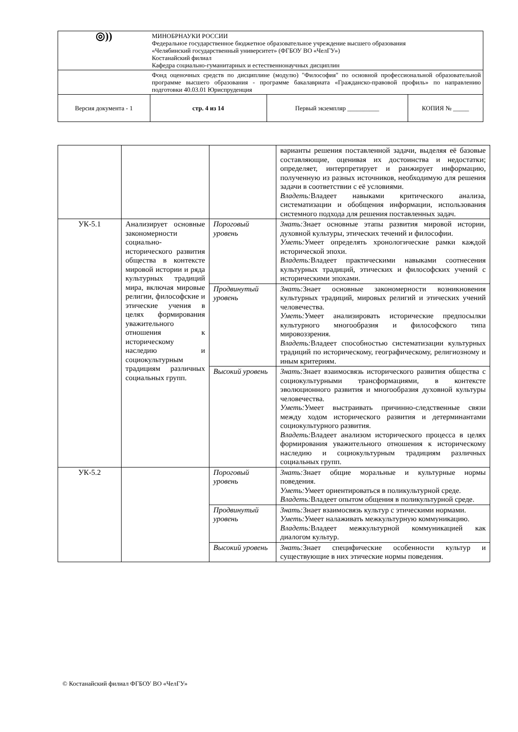| ◎)) | МИНОБРНАУКИ РОССИИ Федеральное государственное бюджетное образовательное учреждение высшего образования «Челябинский государственный университет» (ФГБОУ ВО «ЧелГУ») Костанайский филиал Кафедра социально-гуманитарных и естественнонаучных дисциплин | | |
| | Фонд оценочных средств по дисциплине (модулю) "Философия" по основной профессиональной образовательной программе высшего образования - программе бакалавриата «Гражданско-правовой профиль» по направлению подготовки 40.03.01 Юриспруденция | | |
| Версия документа - 1 | стр. 4 из 14 | Первый экземпляр __________ | КОПИЯ № _____ |
| | | | варианты решения поставленной задачи, выделяя её базовые составляющие, оценивая их достоинства и недостатки; определяет, интерпретирует и ранжирует информацию, полученную из разных источников, необходимую для решения задачи в соответствии с её условиями. Владеть: Владеет навыками критического анализа, систематизации и обобщения информации, использования системного подхода для решения поставленных задач. |
| УК-5.1 | Анализирует основные закономерности социально-исторического развития общества в контексте мировой истории и ряда культурных традиций мира, включая мировые религии, философские и этические учения в целях формирования уважительного отношения к историческому наследию и социокультурным традициям различных социальных групп. | Пороговый уровень | Знать: Знает основные этапы развития мировой истории, духовной культуры, этических течений и философии. Уметь: Умеет определять хронологические рамки каждой исторической эпохи. Владеть: Владеет практическими навыками соотнесения культурных традиций, этических и философских учений с историческими эпохами. |
| | | Продвинутый уровень | Знать: Знает основные закономерности возникновения культурных традиций, мировых религий и этических учений человечества. Уметь: Умеет анализировать исторические предпосылки культурного многообразия и философского типа мировоззрения. Владеть: Владеет способностью систематизации культурных традиций по историческому, географическому, религиозному и иным критериям. |
| | | Высокий уровень | Знать: Знает взаимосвязь исторического развития общества с социокультурными трансформациями, в контексте эволюционного развития и многообразия духовной культуры человечества. Уметь: Умеет выстраивать причинно-следственные связи между ходом исторического развития и детерминантами социокультурного развития. Владеть: Владеет анализом исторического процесса в целях формирования уважительного отношения к историческому наследию и социокультурным традициям различных социальных групп. |
| УК-5.2 | | Пороговый уровень | Знать: Знает общие моральные и культурные нормы поведения. Уметь: Умеет ориентироваться в поликультурной среде. Владеть: Владеет опытом общения в поликультурной среде. |
| | | Продвинутый уровень | Знать: Знает взаимосвязь культур с этическими нормами. Уметь: Умеет налаживать межкультурную коммуникацию. Владеть: Владеет межкультурной коммуникацией как диалогом культур. |
| | | Высокий уровень | Знать: Знает специфические особенности культур и существующие в них этические нормы поведения. |
© Костанайский филиал ФГБОУ ВО «ЧелГУ»